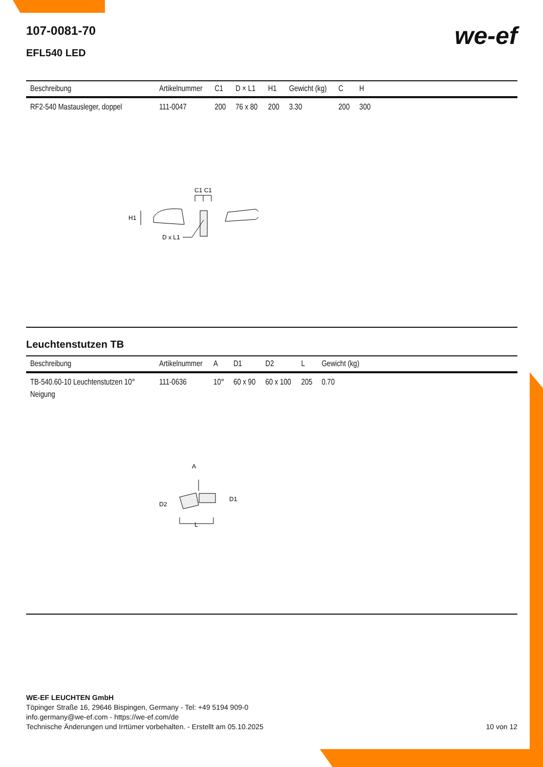107-0081-70
EFL540 LED
we-ef
| Beschreibung | Artikelnummer | C1 | D × L1 | H1 | Gewicht (kg) | C | H | |
| --- | --- | --- | --- | --- | --- | --- | --- | --- |
| RF2-540 Mastausleger, doppel | 111-0047 | 200 | 76 x 80 | 200 | 3.30 | 200 | 300 | |
C1 C1
H1
D x L1
Leuchtenstutzen TB
| Beschreibung | Artikelnummer | A | D1 | D2 | L | Gewicht (kg) | |
| --- | --- | --- | --- | --- | --- | --- | --- |
| TB-540.60-10 Leuchtenstutzen 10° Neigung | 111-0636 | 10° | 60 x 90 | 60 x 100 | 205 | 0.70 | |
A
D2
D1
L
WE-EF LEUCHTEN GmbH
Töpinger Straße 16, 29646 Bispingen, Germany - Tel: +49 5194 909-0
info.germany@we-ef.com - https://we-ef.com/de
Technische Änderungen und Irrtümer vorbehalten. - Erstellt am 05.10.2025 10 von 12